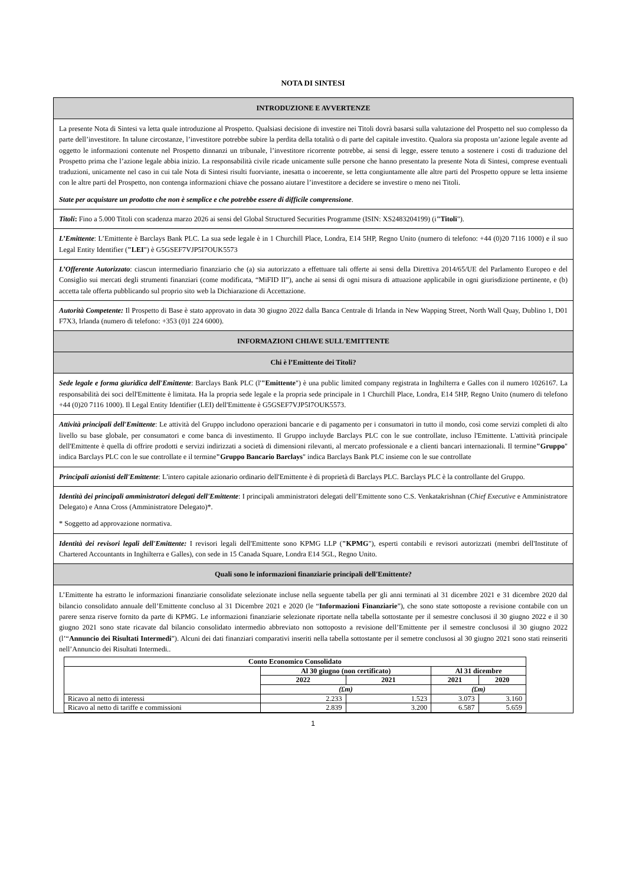NOTA DI SINTESI
INTRODUZIONE E AVVERTENZE
La presente Nota di Sintesi va letta quale introduzione al Prospetto. Qualsiasi decisione di investire nei Titoli dovrà basarsi sulla valutazione del Prospetto nel suo complesso da parte dell’investitore. In talune circostanze, l’investitore potrebbe subire la perdita della totalità o di parte del capitale investito. Qualora sia proposta un’azione legale avente ad oggetto le informazioni contenute nel Prospetto dinnanzi un tribunale, l’investitore ricorrente potrebbe, ai sensi di legge, essere tenuto a sostenere i costi di traduzione del Prospetto prima che l’azione legale abbia inizio. La responsabilità civile ricade unicamente sulle persone che hanno presentato la presente Nota di Sintesi, comprese eventuali traduzioni, unicamente nel caso in cui tale Nota di Sintesi risulti fuorviante, inesatta o incoerente, se letta congiuntamente alle altre parti del Prospetto oppure se letta insieme con le altre parti del Prospetto, non contenga informazioni chiave che possano aiutare l’investitore a decidere se investire o meno nei Titoli.
State per acquistare un prodotto che non è semplice e che potrebbe essere di difficile comprensione.
Titoli: Fino a 5.000 Titoli con scadenza marzo 2026 ai sensi del Global Structured Securities Programme (ISIN: XS2483204199) (i"Titoli").
L’Emittente: L’Emittente è Barclays Bank PLC. La sua sede legale è in 1 Churchill Place, Londra, E14 5HP, Regno Unito (numero di telefono: +44 (0)20 7116 1000) e il suo Legal Entity Identifier ("LEI") è G5GSEF7VJP5I7OUK5573
L’Offerente Autorizzato: ciascun intermediario finanziario che (a) sia autorizzato a effettuare tali offerte ai sensi della Direttiva 2014/65/UE del Parlamento Europeo e del Consiglio sui mercati degli strumenti finanziari (come modificata, “MiFID II”), anche ai sensi di ogni misura di attuazione applicabile in ogni giurisdizione pertinente, e (b) accetta tale offerta pubblicando sul proprio sito web la Dichiarazione di Accettazione.
Autorità Competente: Il Prospetto di Base è stato approvato in data 30 giugno 2022 dalla Banca Centrale di Irlanda in New Wapping Street, North Wall Quay, Dublino 1, D01 F7X3, Irlanda (numero di telefono: +353 (0)1 224 6000).
INFORMAZIONI CHIAVE SULL'EMITTENTE
Chi è l’Emittente dei Titoli?
Sede legale e forma giuridica dell'Emittente: Barclays Bank PLC (l'"Emittente") è una public limited company registrata in Inghilterra e Galles con il numero 1026167. La responsabilità dei soci dell'Emittente è limitata. Ha la propria sede legale e la propria sede principale in 1 Churchill Place, Londra, E14 5HP, Regno Unito (numero di telefono +44 (0)20 7116 1000). Il Legal Entity Identifier (LEI) dell'Emittente è G5GSEF7VJP5I7OUK5573.
Attività principali dell'Emittente: Le attività del Gruppo includono operazioni bancarie e di pagamento per i consumatori in tutto il mondo, così come servizi completi di alto livello su base globale, per consumatori e come banca di investimento. Il Gruppo incluyde Barclays PLC con le sue controllate, incluso l'Emittente. L'attività principale dell'Emittente è quella di offrire prodotti e servizi indirizzati a società di dimensioni rilevanti, al mercato professionale e a clienti bancari internazionali. Il termine"Gruppo" indica Barclays PLC con le sue controllate e il termine"Gruppo Bancario Barclays" indica Barclays Bank PLC insieme con le sue controllate
Principali azionisti dell'Emittente: L'intero capitale azionario ordinario dell'Emittente è di proprietà di Barclays PLC. Barclays PLC è la controllante del Gruppo.
Identità dei principali amministratori delegati dell'Emittente: I principali amministratori delegati dell’Emittente sono C.S. Venkatakrishnan (Chief Executive e Amministratore Delegato) e Anna Cross (Amministratore Delegato)*.
* Soggetto ad approvazione normativa.
Identità dei revisori legali dell'Emittente: I revisori legali dell'Emittente sono KPMG LLP ("KPMG"), esperti contabili e revisori autorizzati (membri dell'Institute of Chartered Accountants in Inghilterra e Galles), con sede in 15 Canada Square, Londra E14 5GL, Regno Unito.
Quali sono le informazioni finanziarie principali dell'Emittente?
L’Emittente ha estratto le informazioni finanziarie consolidate selezionate incluse nella seguente tabella per gli anni terminati al 31 dicembre 2021 e 31 dicembre 2020 dal bilancio consolidato annuale dell’Emittente concluso al 31 Dicembre 2021 e 2020 (le “Informazioni Finanziarie”), che sono state sottoposte a revisione contabile con un parere senza riserve fornito da parte di KPMG. Le informazioni finanziarie selezionate riportate nella tabella sottostante per il semestre conclusosi il 30 giugno 2022 e il 30 giugno 2021 sono state ricavate dal bilancio consolidato intermedio abbreviato non sottoposto a revisione dell’Emittente per il semestre conclusosi il 30 giugno 2022 (l’“Annuncio dei Risultati Intermedi”). Alcuni dei dati finanziari comparativi inseriti nella tabella sottostante per il semetre conclusosi al 30 giugno 2021 sono stati reinseriti nell’Annuncio dei Risultati Intermedi..
| Conto Economico Consolidato | | | | |
| --- | --- | --- | --- | --- |
| | Al 30 giugno (non certificato) | | Al 31 dicembre | |
| | 2022 | 2021 | 2021 | 2020 |
| | (£m) | | (£m) | |
| Ricavo al netto di interessi | 2.233 | 1.523 | 3.073 | 3.160 |
| Ricavo al netto di tariffe e commissioni | 2.839 | 3.200 | 6.587 | 5.659 |
1